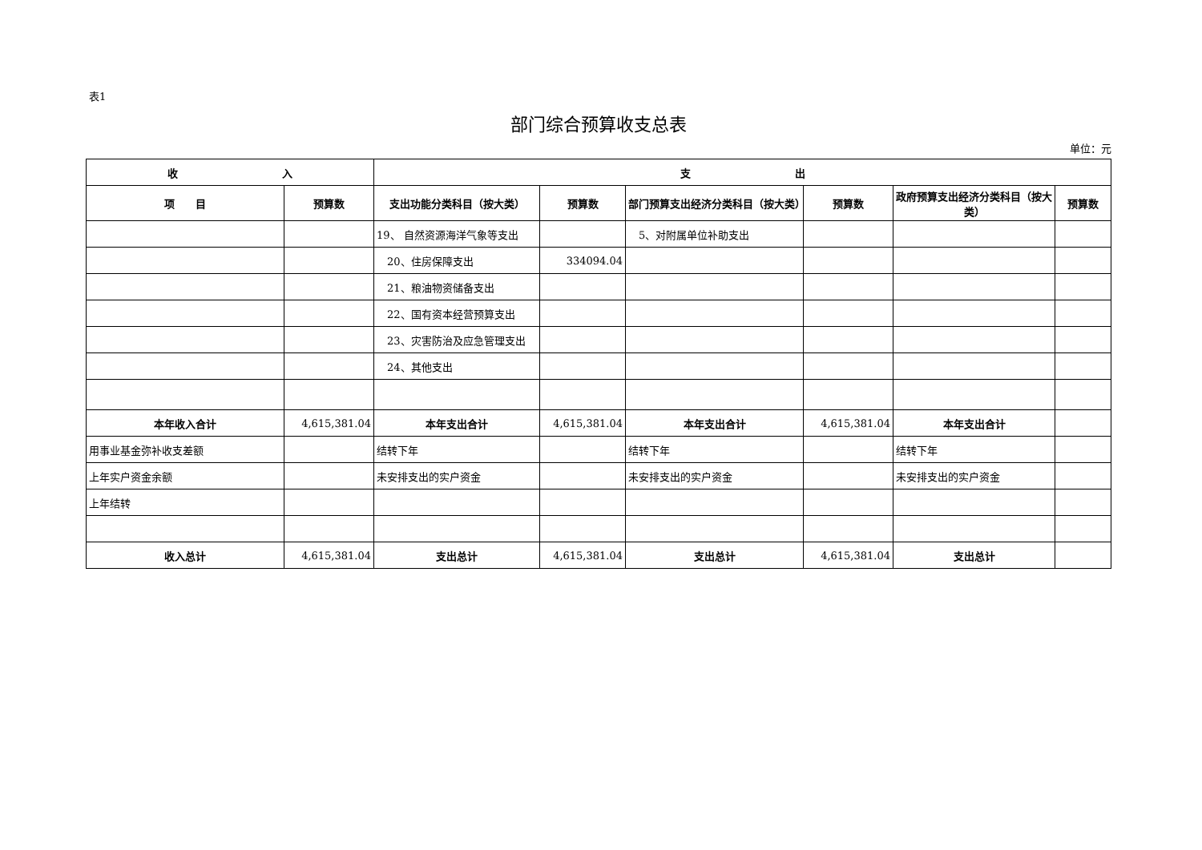表1
部门综合预算收支总表
单位：元
| 收 入 | | 支 出 | | | | | |
| --- | --- | --- | --- | --- | --- | --- | --- |
| 项 目 | 预算数 | 支出功能分类科目（按大类） | 预算数 | 部门预算支出经济分类科目（按大类） | 预算数 | 政府预算支出经济分类科目（按大类） | 预算数 |
| | | 19、 自然资源海洋气象等支出 | | 5、对附属单位补助支出 | | | |
| | | 20、住房保障支出 | 334094.04 | | | | |
| | | 21、粮油物资储备支出 | | | | | |
| | | 22、国有资本经营预算支出 | | | | | |
| | | 23、灾害防治及应急管理支出 | | | | | |
| | | 24、其他支出 | | | | | |
| 本年收入合计 | 4,615,381.04 | 本年支出合计 | 4,615,381.04 | 本年支出合计 | 4,615,381.04 | 本年支出合计 | |
| 用事业基金弥补收支差额 | | 结转下年 | | 结转下年 | | 结转下年 | |
| 上年实户资金余额 | | 未安排支出的实户资金 | | 未安排支出的实户资金 | | 未安排支出的实户资金 | |
| 上年结转 | | | | | | | |
| 收入总计 | 4,615,381.04 | 支出总计 | 4,615,381.04 | 支出总计 | 4,615,381.04 | 支出总计 | |